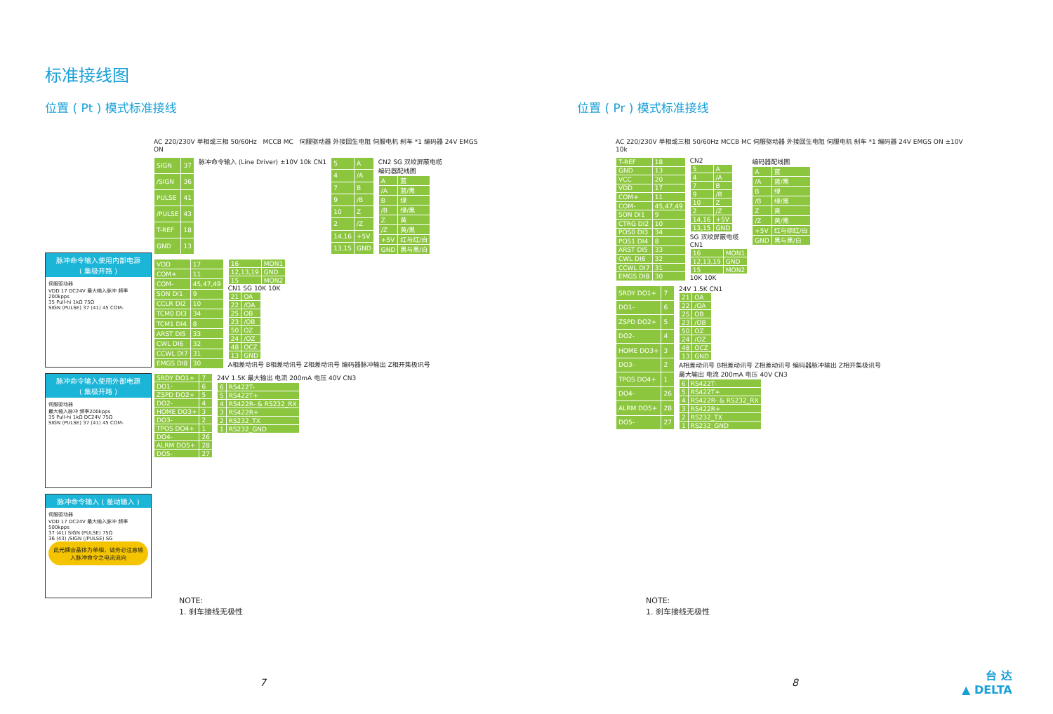标准接线图
位置 ( Pt ) 模式标准接线
脉冲命令输入使用内部电源
( 集极开路 )
伺服驱动器
VDD 17 DC24V 最大输入脉冲 频率200kpps
35 Pull-hi 1kΩ 75Ω
SIGN (PULSE) 37 (41) 45 COM-
脉冲命令输入使用外部电源
( 集极开路 )
伺服驱动器
最大输入脉冲 频率200kpps
35 Pull-hi 1kΩ DC24V 75Ω
SIGN (PULSE) 37 (41) 45 COM-
脉冲命令输入 ( 差动输入 )
伺服驱动器
VDD 17 DC24V 最大输入脉冲 频率500kpps
37 (41) SIGN (PULSE) 75Ω
36 (43) /SIGN (/PULSE) SG
此光耦合晶体为单相，请务必注意输入脉冲命令之电流流向
AC 220/230V 单相或三相 50/60Hz MCCB MC 伺服驱动器 外接回生电阻 伺服电机 刹车 *1 编码器 24V EMGS ON
| SIGN | 37 |
| /SIGN | 36 |
| PULSE | 41 |
| /PULSE | 43 |
| T-REF | 18 |
| GND | 13 |
脉冲命令输入 (Line Driver) ±10V 10k CN1
| 5 | A |
| 4 | /A |
| 7 | B |
| 9 | /B |
| 10 | Z |
| 2 | /Z |
| 14,16 | +5V |
| 13,15 | GND |
CN2 SG 双绞屏蔽电缆
编码器配线图
| A | 蓝 |
| /A | 蓝/黑 |
| B | 绿 |
| /B | 绿/黑 |
| Z | 黄 |
| /Z | 黄/黑 |
| +5V | 红与红/白 |
| GND | 黑与黑/白 |
| VDD | 17 |
| COM+ | 11 |
| COM- | 45,47,49 |
| SON DI1 | 9 |
| CCLR DI2 | 10 |
| TCM0 DI3 | 34 |
| TCM1 DI4 | 8 |
| ARST DI5 | 33 |
| CWL DI6 | 32 |
| CCWL DI7 | 31 |
| EMGS DI8 | 30 |
| 16 | MON1 |
| 12,13,19 | GND |
| 15 | MON2 |
CN1 SG 10K 10K
| 21 | OA |
| 22 | /OA |
| 25 | OB |
| 23 | /OB |
| 50 | OZ |
| 24 | /OZ |
| 48 | OCZ |
| 13 | GND |
A相差动讯号 B相差动讯号 Z相差动讯号 编码器脉冲输出 Z相开集极讯号
| SRDY DO1+ | 7 |
| DO1- | 6 |
| ZSPD DO2+ | 5 |
| DO2- | 4 |
| HOME DO3+ | 3 |
| DO3- | 2 |
| TPOS DO4+ | 1 |
| DO4- | 26 |
| ALRM DO5+ | 28 |
| DO5- | 27 |
24V 1.5K 最大输出 电流 200mA 电压 40V CN3
| 6 | RS422T- |
| 5 | RS422T+ |
| 4 | RS422R- & RS232_RX |
| 3 | RS422R+ |
| 2 | RS232_TX |
| 1 | RS232_GND |
NOTE:
1. 刹车接线无极性
7
位置 ( Pr ) 模式标准接线
AC 220/230V 单相或三相 50/60Hz MCCB MC 伺服驱动器 外接回生电阻 伺服电机 刹车 *1 编码器 24V EMGS ON ±10V 10k
| T-REF | 18 |
| GND | 13 |
| VCC | 20 |
| VDD | 17 |
| COM+ | 11 |
| COM- | 45,47,49 |
| SON DI1 | 9 |
| CTRG DI2 | 10 |
| POS0 DI3 | 34 |
| POS1 DI4 | 8 |
| ARST DI5 | 33 |
| CWL DI6 | 32 |
| CCWL DI7 | 31 |
| EMGS DI8 | 30 |
CN2
| 5 | A |
| 4 | /A |
| 7 | B |
| 9 | /B |
| 10 | Z |
| 2 | /Z |
| 14,16 | +5V |
| 13,15 | GND |
SG 双绞屏蔽电缆
CN1
| 16 | MON1 |
| 12,13,19 | GND |
| 15 | MON2 |
10K 10K
编码器配线图
| A | 蓝 |
| /A | 蓝/黑 |
| B | 绿 |
| /B | 绿/黑 |
| Z | 黄 |
| /Z | 黄/黑 |
| +5V | 红与棕红/白 |
| GND | 黑与黑/白 |
| SRDY DO1+ | 7 |
| DO1- | 6 |
| ZSPD DO2+ | 5 |
| DO2- | 4 |
| HOME DO3+ | 3 |
| DO3- | 2 |
| TPOS DO4+ | 1 |
| DO4- | 26 |
| ALRM DO5+ | 28 |
| DO5- | 27 |
24V 1.5K CN1
| 21 | OA |
| 22 | /OA |
| 25 | OB |
| 23 | /OB |
| 50 | OZ |
| 24 | /OZ |
| 48 | OCZ |
| 13 | GND |
A相差动讯号 B相差动讯号 Z相差动讯号 编码器脉冲输出 Z相开集极讯号
最大输出 电流 200mA 电压 40V CN3
| 6 | RS422T- |
| 5 | RS422T+ |
| 4 | RS422R- & RS232_RX |
| 3 | RS422R+ |
| 2 | RS232_TX |
| 1 | RS232_GND |
NOTE:
1. 刹车接线无极性
8
台 达
▲ DELTA